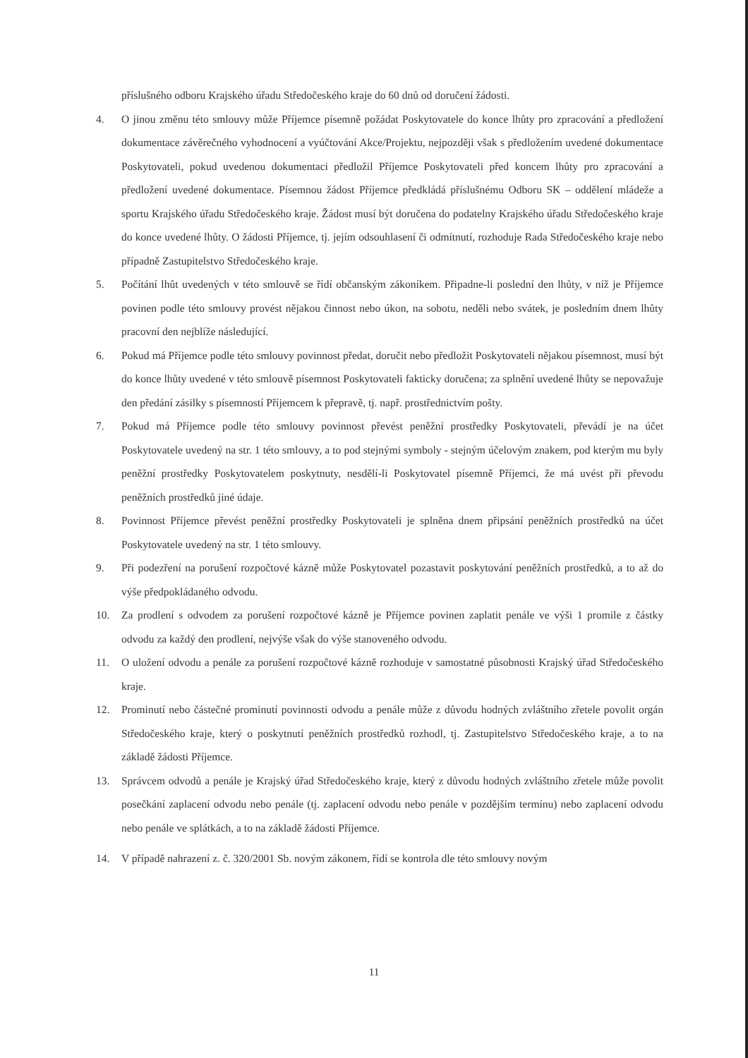příslušného odboru Krajského úřadu Středočeského kraje do 60 dnů od doručení žádosti.
4. O jinou změnu této smlouvy může Příjemce písemně požádat Poskytovatele do konce lhůty pro zpracování a předložení dokumentace závěrečného vyhodnocení a vyúčtování Akce/Projektu, nejpozději však s předložením uvedené dokumentace Poskytovateli, pokud uvedenou dokumentaci předložil Příjemce Poskytovateli před koncem lhůty pro zpracování a předložení uvedené dokumentace. Písemnou žádost Příjemce předkládá příslušnému Odboru SK – oddělení mládeže a sportu Krajského úřadu Středočeského kraje. Žádost musí být doručena do podatelny Krajského úřadu Středočeského kraje do konce uvedené lhůty. O žádosti Příjemce, tj. jejím odsouhlasení či odmítnutí, rozhoduje Rada Středočeského kraje nebo případně Zastupitelstvo Středočeského kraje.
5. Počítání lhůt uvedených v této smlouvě se řídí občanským zákoníkem. Připadne-li poslední den lhůty, v níž je Příjemce povinen podle této smlouvy provést nějakou činnost nebo úkon, na sobotu, neděli nebo svátek, je posledním dnem lhůty pracovní den nejblíže následující.
6. Pokud má Příjemce podle této smlouvy povinnost předat, doručit nebo předložit Poskytovateli nějakou písemnost, musí být do konce lhůty uvedené v této smlouvě písemnost Poskytovateli fakticky doručena; za splnění uvedené lhůty se nepovažuje den předání zásilky s písemností Příjemcem k přepravě, tj. např. prostřednictvím pošty.
7. Pokud má Příjemce podle této smlouvy povinnost převést peněžní prostředky Poskytovateli, převádí je na účet Poskytovatele uvedený na str. 1 této smlouvy, a to pod stejnými symboly - stejným účelovým znakem, pod kterým mu byly peněžní prostředky Poskytovatelem poskytnuty, nesdělí-li Poskytovatel písemně Příjemci, že má uvést při převodu peněžních prostředků jiné údaje.
8. Povinnost Příjemce převést peněžní prostředky Poskytovateli je splněna dnem připsání peněžních prostředků na účet Poskytovatele uvedený na str. 1 této smlouvy.
9. Při podezření na porušení rozpočtové kázně může Poskytovatel pozastavit poskytování peněžních prostředků, a to až do výše předpokládaného odvodu.
10. Za prodlení s odvodem za porušení rozpočtové kázně je Příjemce povinen zaplatit penále ve výši 1 promile z částky odvodu za každý den prodlení, nejvýše však do výše stanoveného odvodu.
11. O uložení odvodu a penále za porušení rozpočtové kázně rozhoduje v samostatné působnosti Krajský úřad Středočeského kraje.
12. Prominutí nebo částečné prominutí povinnosti odvodu a penále může z důvodu hodných zvláštního zřetele povolit orgán Středočeského kraje, který o poskytnutí peněžních prostředků rozhodl, tj. Zastupitelstvo Středočeského kraje, a to na základě žádosti Příjemce.
13. Správcem odvodů a penále je Krajský úřad Středočeského kraje, který z důvodu hodných zvláštního zřetele může povolit posečkání zaplacení odvodu nebo penále (tj. zaplacení odvodu nebo penále v pozdějším termínu) nebo zaplacení odvodu nebo penále ve splátkách, a to na základě žádosti Příjemce.
14. V případě nahrazení z. č. 320/2001 Sb. novým zákonem, řídí se kontrola dle této smlouvy novým
11